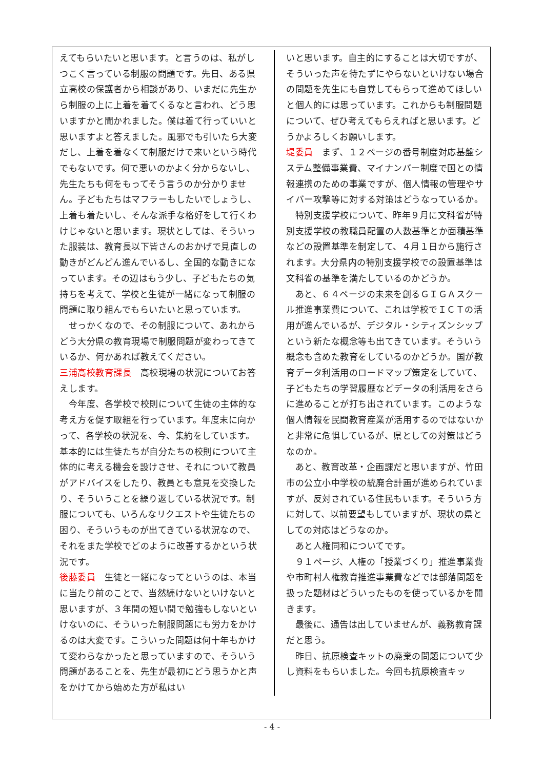えてもらいたいと思います。と言うのは、私がしつこく言っている制服の問題です。先日、ある県立高校の保護者から相談があり、いまだに先生から制服の上に上着を着てくるなと言われ、どう思いますかと聞かれました。僕は着て行っていいと思いますよと答えました。風邪でも引いたら大変だし、上着を着なくて制服だけで来いという時代でもないです。何で悪いのかよく分からないし、先生たちも何をもってそう言うのか分かりません。子どもたちはマフラーもしたいでしょうし、上着も着たいし、そんな派手な格好をして行くわけじゃないと思います。現状としては、そういった服装は、教育長以下皆さんのおかげで見直しの動きがどんどん進んでいるし、全国的な動きになっています。その辺はもう少し、子どもたちの気持ちを考えて、学校と生徒が一緒になって制服の問題に取り組んでもらいたいと思っています。
　せっかくなので、その制服について、あれからどう大分県の教育現場で制服問題が変わってきているか、何かあれば教えてください。
三浦高校教育課長　高校現場の状況についてお答えします。
　今年度、各学校で校則について生徒の主体的な考え方を促す取組を行っています。年度末に向かって、各学校の状況を、今、集約をしています。基本的には生徒たちが自分たちの校則について主体的に考える機会を設けさせ、それについて教員がアドバイスをしたり、教員とも意見を交換したり、そういうことを繰り返している状況です。制服についても、いろんなリクエストや生徒たちの困り、そういうものが出てきている状況なので、それをまた学校でどのように改善するかという状況です。
後藤委員　生徒と一緒になってというのは、本当に当たり前のことで、当然続けないといけないと思いますが、３年間の短い間で勉強もしないといけないのに、そういった制服問題にも労力をかけるのは大変です。こういった問題は何十年もかけて変わらなかったと思っていますので、そういう問題があることを、先生が最初にどう思うかと声をかけてから始めた方が私はい
いと思います。自主的にすることは大切ですが、そういった声を待たずにやらないといけない場合の問題を先生にも自覚してもらって進めてほしいと個人的には思っています。これからも制服問題について、ぜひ考えてもらえればと思います。どうかよろしくお願いします。
堤委員　まず、１２ページの番号制度対応基盤システム整備事業費、マイナンバー制度で国との情報連携のための事業ですが、個人情報の管理やサイバー攻撃等に対する対策はどうなっているか。
　特別支援学校について、昨年９月に文科省が特別支援学校の教職員配置の人数基準とか面積基準などの設置基準を制定して、４月１日から施行されます。大分県内の特別支援学校での設置基準は文科省の基準を満たしているのかどうか。
　あと、６４ページの未来を創るＧＩＧＡスクール推進事業費について、これは学校でＩＣＴの活用が進んでいるが、デジタル・シティズンシップという新たな概念等も出てきています。そういう概念も含めた教育をしているのかどうか。国が教育データ利活用のロードマップ策定をしていて、子どもたちの学習履歴などデータの利活用をさらに進めることが打ち出されています。このような個人情報を民間教育産業が活用するのではないかと非常に危惧しているが、県としての対策はどうなのか。
　あと、教育改革・企画課だと思いますが、竹田市の公立小中学校の統廃合計画が進められていますが、反対されている住民もいます。そういう方に対して、以前要望もしていますが、現状の県としての対応はどうなのか。
　あと人権同和についてです。
　９１ページ、人権の「授業づくり」推進事業費や市町村人権教育推進事業費などでは部落問題を扱った題材はどういったものを使っているかを聞きます。
　最後に、通告は出していませんが、義務教育課だと思う。
　昨日、抗原検査キットの廃棄の問題について少し資料をもらいました。今回も抗原検査キッ
- 4 -